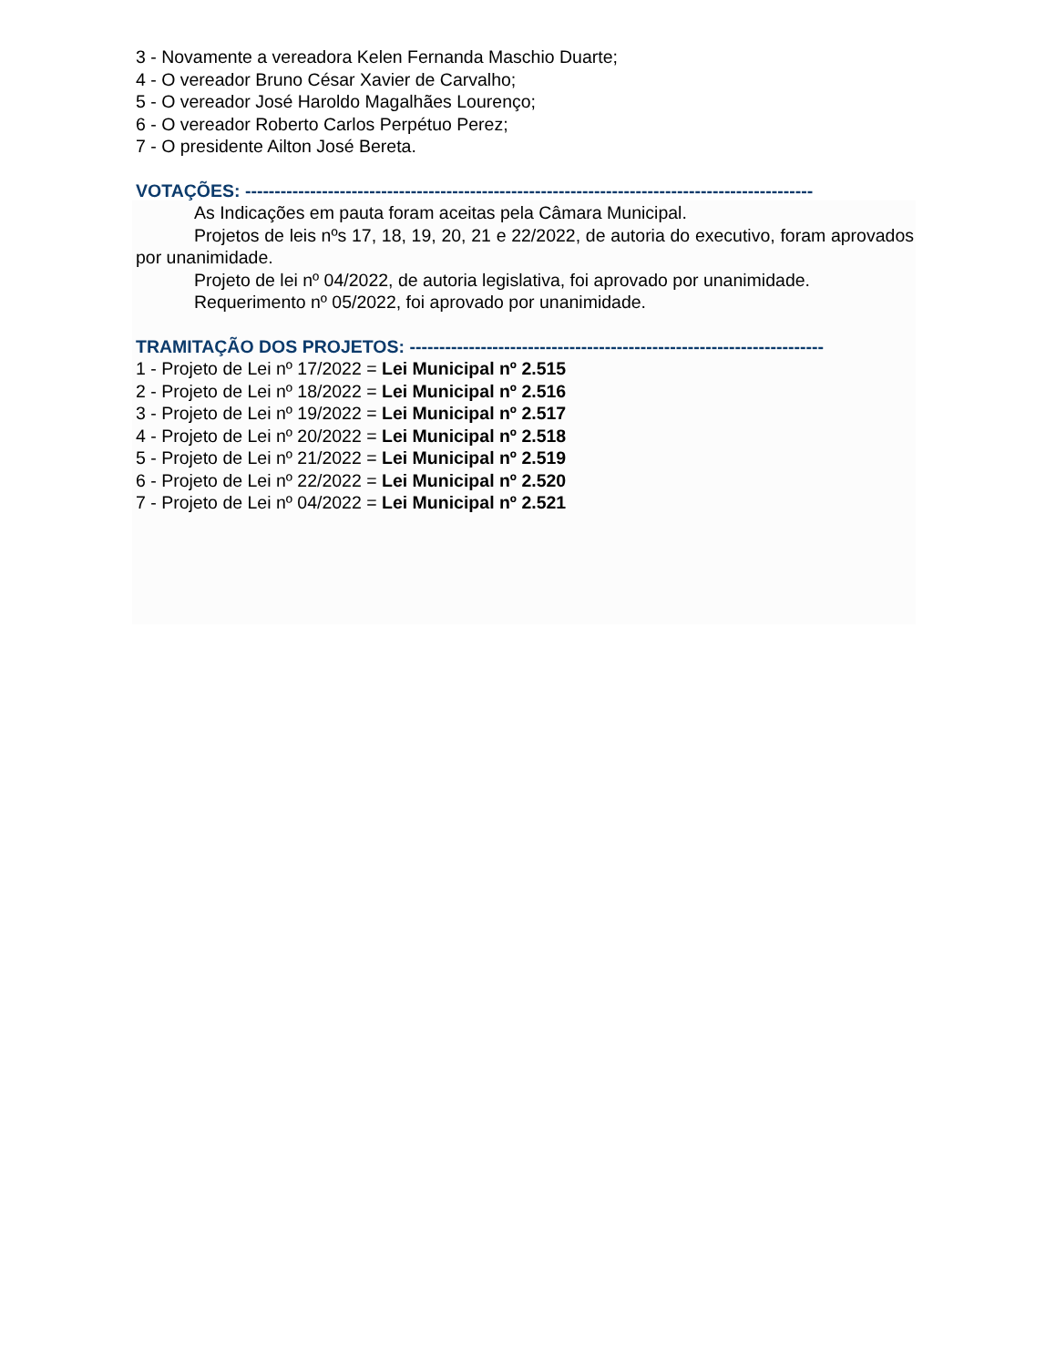3 - Novamente a vereadora Kelen Fernanda Maschio Duarte;
4 - O vereador Bruno César Xavier de Carvalho;
5 - O vereador José Haroldo Magalhães Lourenço;
6 - O vereador Roberto Carlos Perpétuo Perez;
7 - O presidente Ailton José Bereta.
VOTAÇÕES: ------------------------------------------------------------------------------------------------
As Indicações em pauta foram aceitas pela Câmara Municipal.
Projetos de leis nºs 17, 18, 19, 20, 21 e 22/2022, de autoria do executivo, foram aprovados por unanimidade.
Projeto de lei nº 04/2022, de autoria legislativa, foi aprovado por unanimidade.
Requerimento nº 05/2022, foi aprovado por unanimidade.
TRAMITAÇÃO DOS PROJETOS: ----------------------------------------------------------------------
1 - Projeto de Lei nº 17/2022 = Lei Municipal nº 2.515
2 - Projeto de Lei nº 18/2022 = Lei Municipal nº 2.516
3 - Projeto de Lei nº 19/2022 = Lei Municipal nº 2.517
4 - Projeto de Lei nº 20/2022 = Lei Municipal nº 2.518
5 - Projeto de Lei nº 21/2022 = Lei Municipal nº 2.519
6 - Projeto de Lei nº 22/2022 = Lei Municipal nº 2.520
7 - Projeto de Lei nº 04/2022 = Lei Municipal nº 2.521